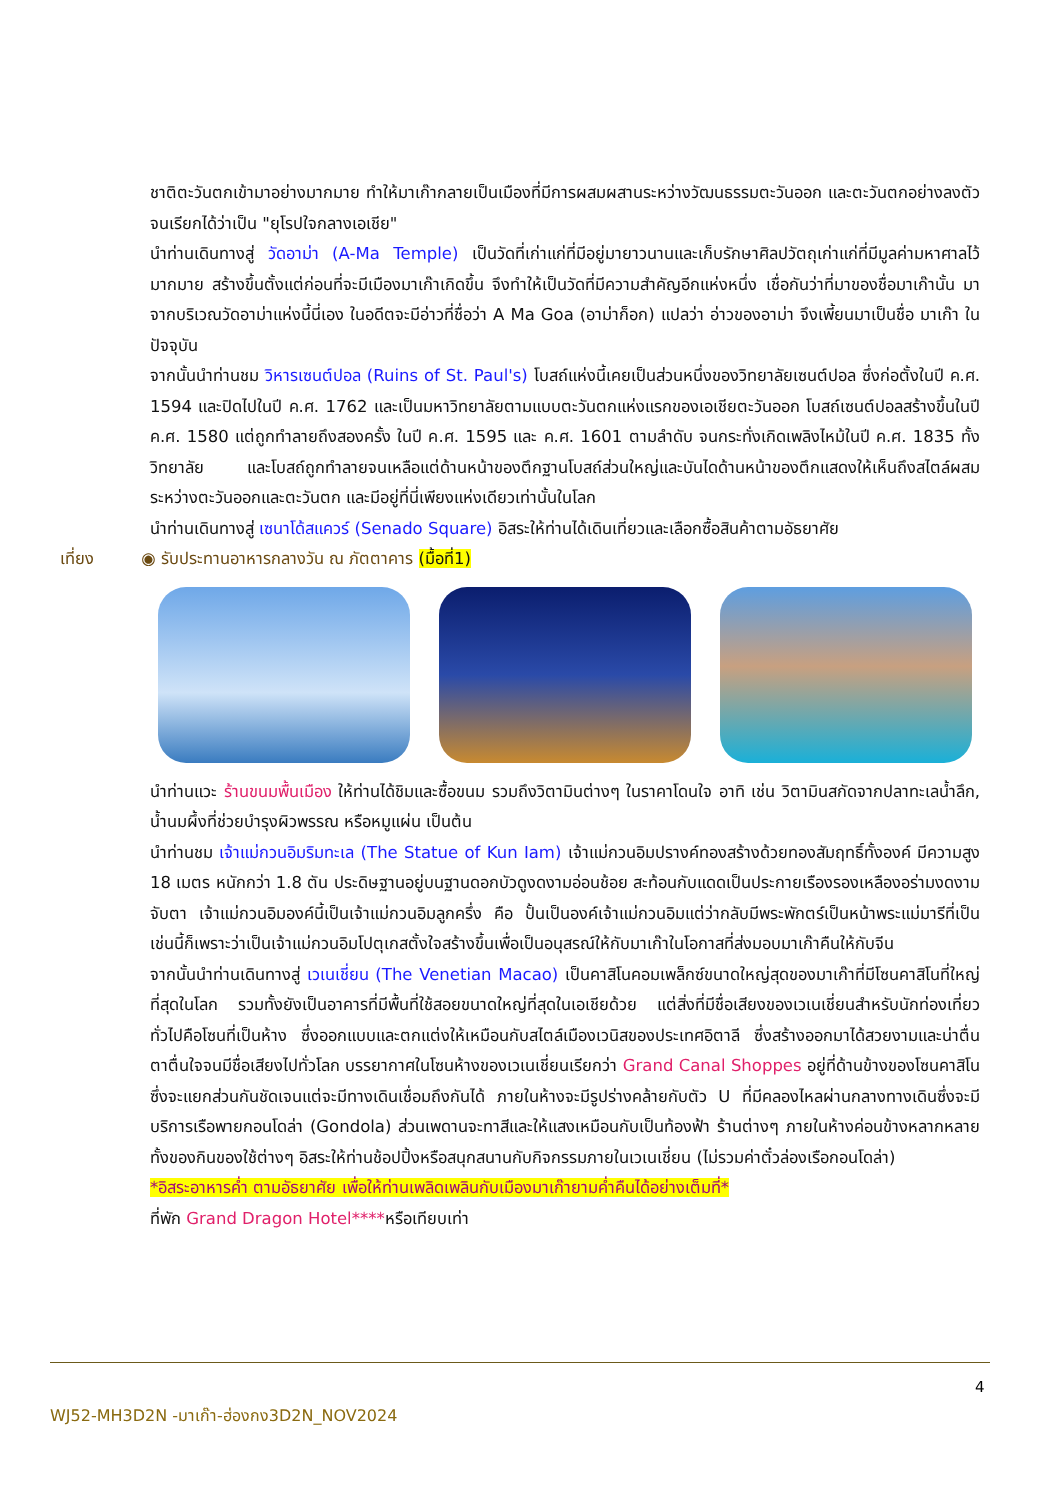ชาติตะวันตกเข้ามาอย่างมากมาย ทำให้มาเก๊ากลายเป็นเมืองที่มีการผสมผสานระหว่างวัฒนธรรมตะวันออก และตะวันตกอย่างลงตัว จนเรียกได้ว่าเป็น "ยุโรปใจกลางเอเชีย"
นำท่านเดินทางสู่ วัดอาม่า (A-Ma Temple) เป็นวัดที่เก่าแก่ที่มีอยู่มายาวนานและเก็บรักษาศิลปวัตถุเก่าแก่ที่มีมูลค่ามหาศาลไว้มากมาย สร้างขึ้นตั้งแต่ก่อนที่จะมีเมืองมาเก๊าเกิดขึ้น จึงทำให้เป็นวัดที่มีความสำคัญอีกแห่งหนึ่ง เชื่อกันว่าที่มาของชื่อมาเก๊านั้น มาจากบริเวณวัดอาม่าแห่งนี้นี่เอง ในอดีตจะมีอ่าวที่ชื่อว่า A Ma Goa (อาม่าก็อก) แปลว่า อ่าวของอาม่า จึงเพี้ยนมาเป็นชื่อ มาเก๊า ในปัจจุบัน
จากนั้นนำท่านชม วิหารเซนต์ปอล (Ruins of St. Paul's) โบสถ์แห่งนี้เคยเป็นส่วนหนึ่งของวิทยาลัยเซนต์ปอล ซึ่งก่อตั้งในปี ค.ศ. 1594 และปิดไปในปี ค.ศ. 1762 และเป็นมหาวิทยาลัยตามแบบตะวันตกแห่งแรกของเอเชียตะวันออก โบสถ์เซนต์ปอลสร้างขึ้นในปี ค.ศ. 1580 แต่ถูกทำลายถึงสองครั้ง ในปี ค.ศ. 1595 และ ค.ศ. 1601 ตามลำดับ จนกระทั่งเกิดเพลิงไหม้ในปี ค.ศ. 1835 ทั้งวิทยาลัย และโบสถ์ถูกทำลายจนเหลือแต่ด้านหน้าของตึกฐานโบสถ์ส่วนใหญ่และบันไดด้านหน้าของตึกแสดงให้เห็นถึงสไตล์ผสมระหว่างตะวันออกและตะวันตก และมีอยู่ที่นี่เพียงแห่งเดียวเท่านั้นในโลก
นำท่านเดินทางสู่ เซนาโด้สแควร์ (Senado Square) อิสระให้ท่านได้เดินเที่ยวและเลือกซื้อสินค้าตามอัธยาศัย
เที่ยง ◉ รับประทานอาหารกลางวัน ณ ภัตตาคาร (มื้อที่1)
นำท่านแวะ ร้านขนมพื้นเมือง ให้ท่านได้ชิมและซื้อขนม รวมถึงวิตามินต่างๆ ในราคาโดนใจ อาทิ เช่น วิตามินสกัดจากปลาทะเลน้ำลึก, น้ำนมผึ้งที่ช่วยบำรุงผิวพรรณ หรือหมูแผ่น เป็นต้น
นำท่านชม เจ้าแม่กวนอิมริมทะเล (The Statue of Kun Iam) เจ้าแม่กวนอิมปรางค์ทองสร้างด้วยทองสัมฤทธิ์ทั้งองค์ มีความสูง 18 เมตร หนักกว่า 1.8 ตัน ประดิษฐานอยู่บนฐานดอกบัวดูงดงามอ่อนช้อย สะท้อนกับแดดเป็นประกายเรืองรองเหลืองอร่ามงดงาม จับตา เจ้าแม่กวนอิมองค์นี้เป็นเจ้าแม่กวนอิมลูกครึ่ง คือ ปั้นเป็นองค์เจ้าแม่กวนอิมแต่ว่ากลับมีพระพักตร์เป็นหน้าพระแม่มารีที่เป็นเช่นนี้ก็เพราะว่าเป็นเจ้าแม่กวนอิมโปตุเกสตั้งใจสร้างขึ้นเพื่อเป็นอนุสรณ์ให้กับมาเก๊าในโอกาสที่ส่งมอบมาเก๊าคืนให้กับจีน
จากนั้นนำท่านเดินทางสู่ เวเนเชี่ยน (The Venetian Macao) เป็นคาสิโนคอมเพล็กซ์ขนาดใหญ่สุดของมาเก๊าที่มีโซนคาสิโนที่ใหญ่ที่สุดในโลก รวมทั้งยังเป็นอาคารที่มีพื้นที่ใช้สอยขนาดใหญ่ที่สุดในเอเชียด้วย แต่สิ่งที่มีชื่อเสียงของเวเนเชี่ยนสำหรับนักท่องเที่ยวทั่วไปคือโซนที่เป็นห้าง ซึ่งออกแบบและตกแต่งให้เหมือนกับสไตล์เมืองเวนิสของประเทศอิตาลี ซึ่งสร้างออกมาได้สวยงามและน่าตื่นตาตื่นใจจนมีชื่อเสียงไปทั่วโลก บรรยากาศในโซนห้างของเวเนเชี่ยนเรียกว่า Grand Canal Shoppes อยู่ที่ด้านข้างของโซนคาสิโนซึ่งจะแยกส่วนกันชัดเจนแต่จะมีทางเดินเชื่อมถึงกันได้ ภายในห้างจะมีรูปร่างคล้ายกับตัว U ที่มีคลองไหลผ่านกลางทางเดินซึ่งจะมีบริการเรือพายกอนโดล่า (Gondola) ส่วนเพดานจะทาสีและให้แสงเหมือนกับเป็นท้องฟ้า ร้านต่างๆ ภายในห้างค่อนข้างหลากหลาย ทั้งของกินของใช้ต่างๆ อิสระให้ท่านช้อปปิ้งหรือสนุกสนานกับกิจกรรมภายในเวเนเชี่ยน (ไม่รวมค่าตั๋วล่องเรือกอนโดล่า)
*อิสระอาหารค่ำ ตามอัธยาศัย เพื่อให้ท่านเพลิดเพลินกับเมืองมาเก๊ายามค่ำคืนได้อย่างเต็มที่*
ที่พัก Grand Dragon Hotel****หรือเทียบเท่า
4
WJ52-MH3D2N -มาเก๊า-ฮ่องกง3D2N_NOV2024